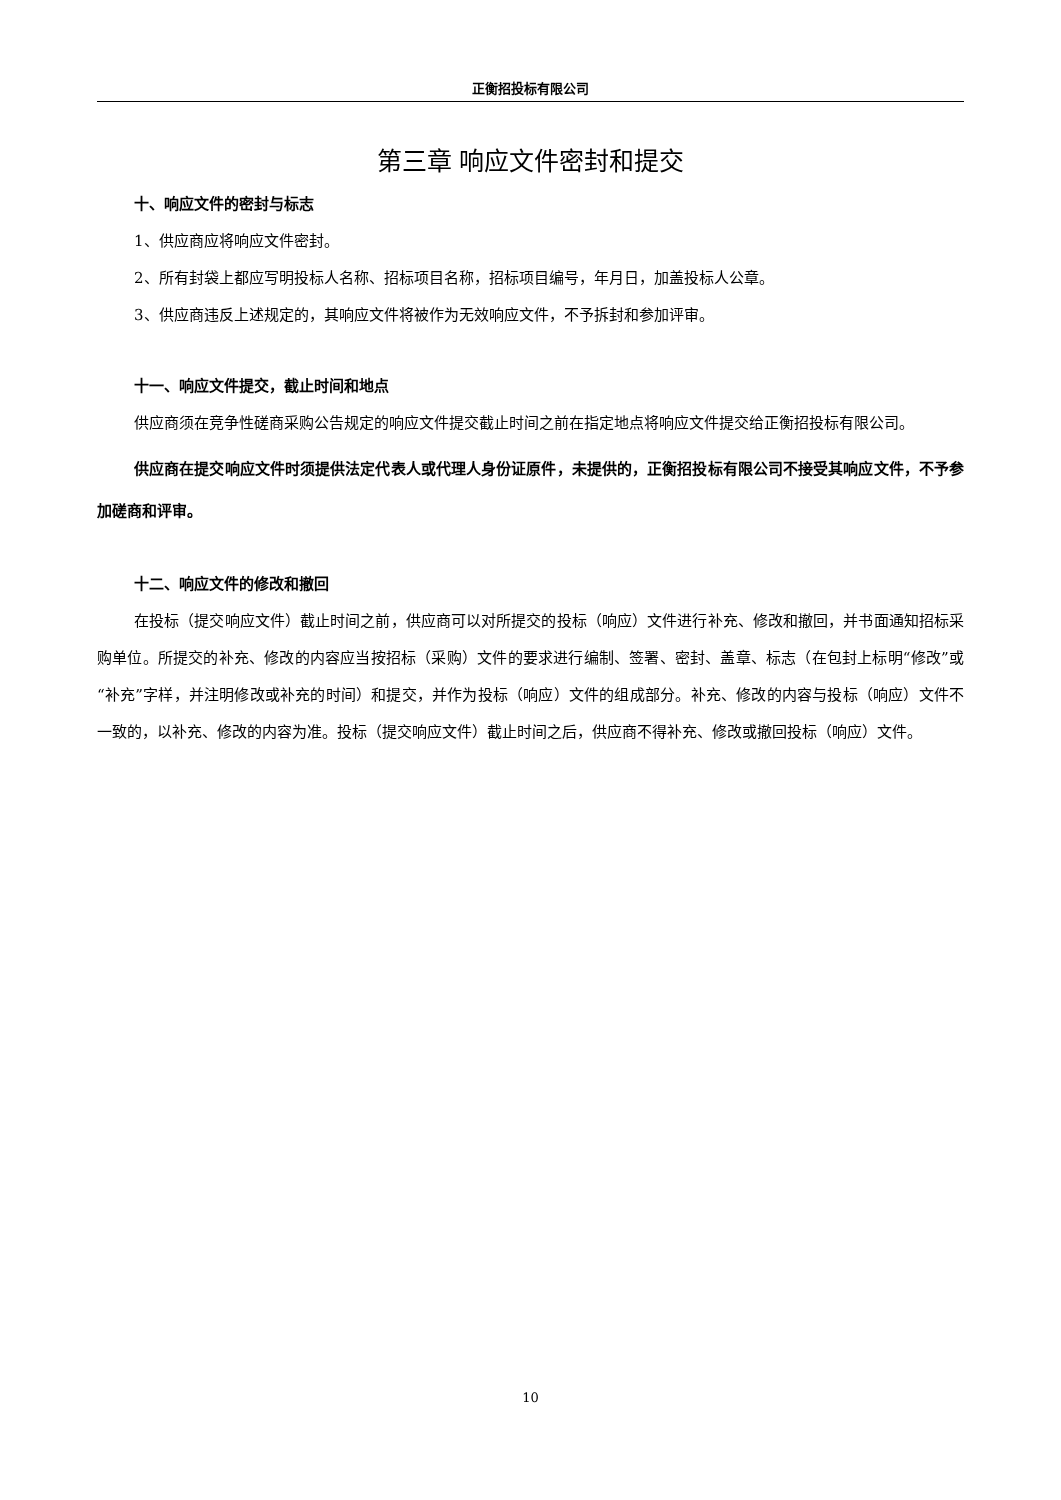正衡招投标有限公司
第三章 响应文件密封和提交
十、响应文件的密封与标志
1、供应商应将响应文件密封。
2、所有封袋上都应写明投标人名称、招标项目名称，招标项目编号，年月日，加盖投标人公章。
3、供应商违反上述规定的，其响应文件将被作为无效响应文件，不予拆封和参加评审。
十一、响应文件提交，截止时间和地点
供应商须在竞争性磋商采购公告规定的响应文件提交截止时间之前在指定地点将响应文件提交给正衡招投标有限公司。
供应商在提交响应文件时须提供法定代表人或代理人身份证原件，未提供的，正衡招投标有限公司不接受其响应文件，不予参加磋商和评审。
十二、响应文件的修改和撤回
在投标（提交响应文件）截止时间之前，供应商可以对所提交的投标（响应）文件进行补充、修改和撤回，并书面通知招标采购单位。所提交的补充、修改的内容应当按招标（采购）文件的要求进行编制、签署、密封、盖章、标志（在包封上标明“修改”或“补充”字样，并注明修改或补充的时间）和提交，并作为投标（响应）文件的组成部分。补充、修改的内容与投标（响应）文件不一致的，以补充、修改的内容为准。投标（提交响应文件）截止时间之后，供应商不得补充、修改或撤回投标（响应）文件。
10